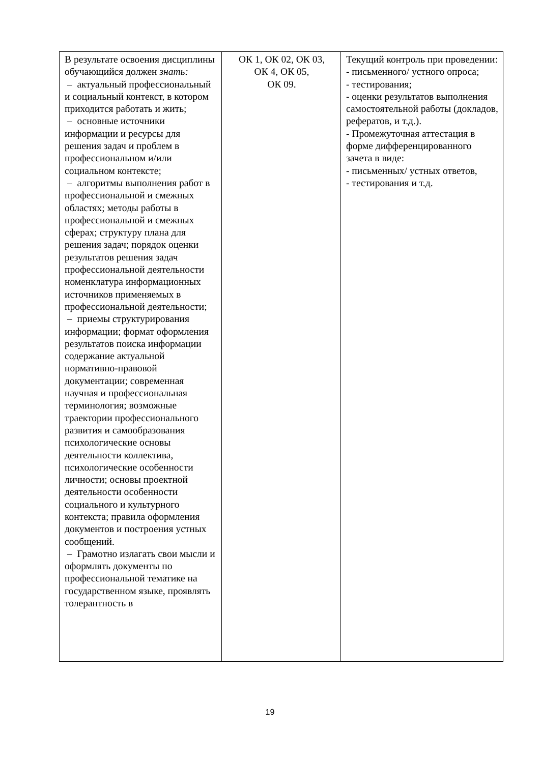| В результате освоения дисциплины обучающийся должен знать: – актуальный профессиональный и социальный контекст, в котором приходится работать и жить; – основные источники информации и ресурсы для решения задач и проблем в профессиональном и/или социальном контексте; – алгоритмы выполнения работ в профессиональной и смежных областях; методы работы в профессиональной и смежных сферах; структуру плана для решения задач; порядок оценки результатов решения задач профессиональной деятельности номенклатура информационных источников применяемых в профессиональной деятельности; – приемы структурирования информации; формат оформления результатов поиска информации содержание актуальной нормативно-правовой документации; современная научная и профессиональная терминология; возможные траектории профессионального развития и самообразования психологические основы деятельности коллектива, психологические особенности личности; основы проектной деятельности особенности социального и культурного контекста; правила оформления документов и построения устных сообщений. – Грамотно излагать свои мысли и оформлять документы по профессиональной тематике на государственном языке, проявлять толерантность в | ОК 1, ОК 02, ОК 03, ОК 4, ОК 05, ОК 09. | Текущий контроль при проведении: - письменного/ устного опроса; - тестирования; - оценки результатов выполнения самостоятельной работы (докладов, рефератов, и т.д.). - Промежуточная аттестация в форме дифференцированного зачета в виде: - письменных/ устных ответов, - тестирования и т.д. |
19